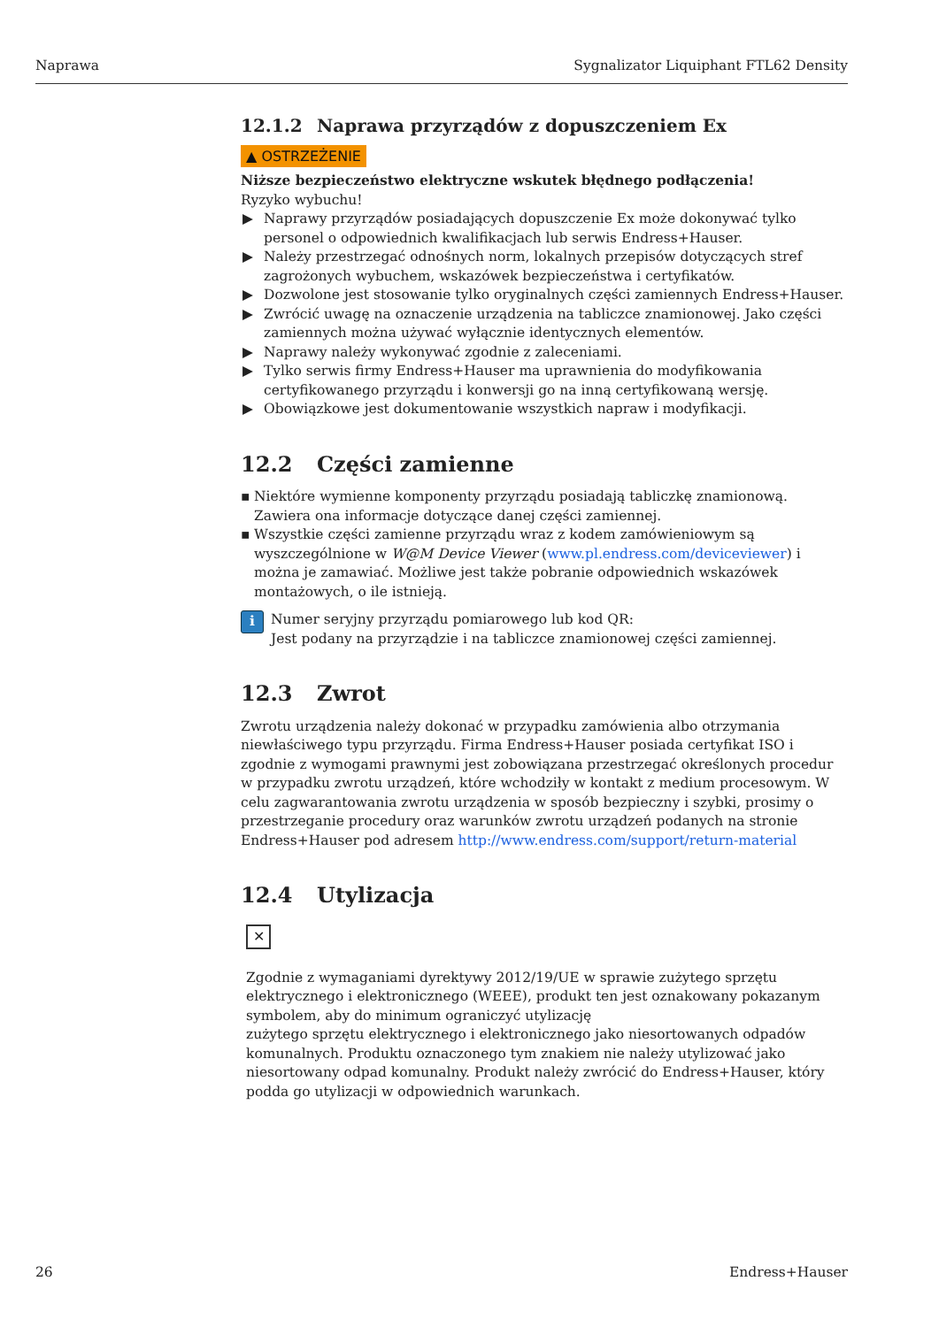Naprawa Sygnalizator Liquiphant FTL62 Density
12.1.2 Naprawa przyrządów z dopuszczeniem Ex
▲ OSTRZEŻENIE
Niższe bezpieczeństwo elektryczne wskutek błędnego podłączenia!
Ryzyko wybuchu!
▶ Naprawy przyrządów posiadających dopuszczenie Ex może dokonywać tylko personel o odpowiednich kwalifikacjach lub serwis Endress+Hauser.
▶ Należy przestrzegać odnośnych norm, lokalnych przepisów dotyczących stref zagrożonych wybuchem, wskazówek bezpieczeństwa i certyfikatów.
▶ Dozwolone jest stosowanie tylko oryginalnych części zamiennych Endress+Hauser.
▶ Zwrócić uwagę na oznaczenie urządzenia na tabliczce znamionowej. Jako części zamiennych można używać wyłącznie identycznych elementów.
▶ Naprawy należy wykonywać zgodnie z zaleceniami.
▶ Tylko serwis firmy Endress+Hauser ma uprawnienia do modyfikowania certyfikowanego przyrządu i konwersji go na inną certyfikowaną wersję.
▶ Obowiązkowe jest dokumentowanie wszystkich napraw i modyfikacji.
12.2 Części zamienne
▪ Niektóre wymienne komponenty przyrządu posiadają tabliczkę znamionową. Zawiera ona informacje dotyczące danej części zamiennej.
▪ Wszystkie części zamienne przyrządu wraz z kodem zamówieniowym są wyszczególnione w W@M Device Viewer (www.pl.endress.com/deviceviewer) i można je zamawiać. Możliwe jest także pobranie odpowiednich wskazówek montażowych, o ile istnieją.
i
Numer seryjny przyrządu pomiarowego lub kod QR:
Jest podany na przyrządzie i na tabliczce znamionowej części zamiennej.
12.3 Zwrot
Zwrotu urządzenia należy dokonać w przypadku zamówienia albo otrzymania niewłaściwego typu przyrządu. Firma Endress+Hauser posiada certyfikat ISO i zgodnie z wymogami prawnymi jest zobowiązana przestrzegać określonych procedur w przypadku zwrotu urządzeń, które wchodziły w kontakt z medium procesowym. W celu zagwarantowania zwrotu urządzenia w sposób bezpieczny i szybki, prosimy o przestrzeganie procedury oraz warunków zwrotu urządzeń podanych na stronie Endress+Hauser pod adresem http://www.endress.com/support/return-material
12.4 Utylizacja
✕
Zgodnie z wymaganiami dyrektywy 2012/19/UE w sprawie zużytego sprzętu elektrycznego i elektronicznego (WEEE), produkt ten jest oznakowany pokazanym symbolem, aby do minimum ograniczyć utylizację
zużytego sprzętu elektrycznego i elektronicznego jako niesortowanych odpadów komunalnych. Produktu oznaczonego tym znakiem nie należy utylizować jako niesortowany odpad komunalny. Produkt należy zwrócić do Endress+Hauser, który podda go utylizacji w odpowiednich warunkach.
26 Endress+Hauser